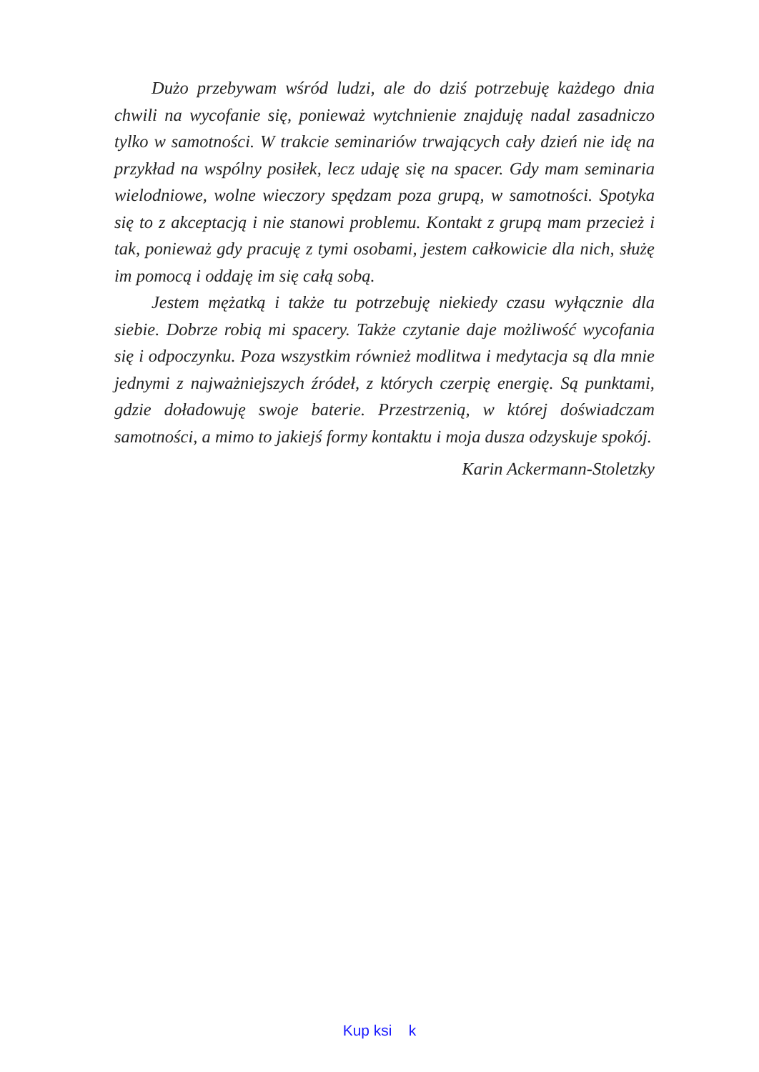Dużo przebywam wśród ludzi, ale do dziś potrzebuję każdego dnia chwili na wycofanie się, ponieważ wytchnienie znajduję nadal zasadniczo tylko w samotności. W trakcie seminariów trwających cały dzień nie idę na przykład na wspólny posiłek, lecz udaję się na spacer. Gdy mam seminaria wielodniowe, wolne wieczory spędzam poza grupą, w samotności. Spotyka się to z akceptacją i nie stanowi problemu. Kontakt z grupą mam przecież i tak, ponieważ gdy pracuję z tymi osobami, jestem całkowicie dla nich, służę im pomocą i oddaję im się całą sobą.
Jestem mężatką i także tu potrzebuję niekiedy czasu wyłącznie dla siebie. Dobrze robią mi spacery. Także czytanie daje możliwość wycofania się i odpoczynku. Poza wszystkim również modlitwa i medytacja są dla mnie jednymi z najważniejszych źródeł, z których czerpię energię. Są punktami, gdzie doładowuję swoje baterie. Przestrzenią, w której doświadczam samotności, a mimo to jakiejś formy kontaktu i moja dusza odzyskuje spokój.
Karin Ackermann-Stoletzky
Kup ksi k